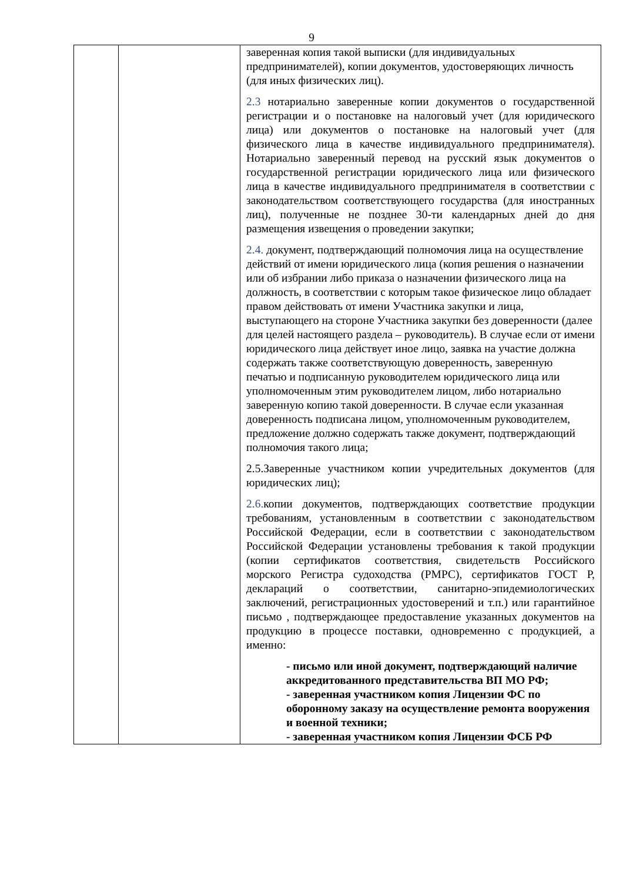9
| | | заверенная копия такой выписки (для индивидуальных предпринимателей), копии документов, удостоверяющих личность (для иных физических лиц). 2.3 нотариально заверенные копии документов о государственной регистрации и о постановке на налоговый учет (для юридического лица) или документов о постановке на налоговый учет (для физического лица в качестве индивидуального предпринимателя). Нотариально заверенный перевод на русский язык документов о государственной регистрации юридического лица или физического лица в качестве индивидуального предпринимателя в соответствии с законодательством соответствующего государства (для иностранных лиц), полученные не позднее 30-ти календарных дней до дня размещения извещения о проведении закупки; 2.4. документ, подтверждающий полномочия лица на осуществление действий от имени юридического лица (копия решения о назначении или об избрании либо приказа о назначении физического лица на должность, в соответствии с которым такое физическое лицо обладает правом действовать от имени Участника закупки и лица, выступающего на стороне Участника закупки без доверенности (далее для целей настоящего раздела – руководитель). В случае если от имени юридического лица действует иное лицо, заявка на участие должна содержать также соответствующую доверенность, заверенную печатью и подписанную руководителем юридического лица или уполномоченным этим руководителем лицом, либо нотариально заверенную копию такой доверенности. В случае если указанная доверенность подписана лицом, уполномоченным руководителем, предложение должно содержать также документ, подтверждающий полномочия такого лица; 2.5.Заверенные участником копии учредительных документов (для юридических лиц); 2.6. копии документов, подтверждающих соответствие продукции требованиям, установленным в соответствии с законодательством Российской Федерации, если в соответствии с законодательством Российской Федерации установлены требования к такой продукции (копии сертификатов соответствия, свидетельств Российского морского Регистра судоходства (РМРС), сертификатов ГОСТ Р, деклараций о соответствии, санитарно-эпидемиологических заключений, регистрационных удостоверений и т.п.) или гарантийное письмо , подтверждающее предоставление указанных документов на продукцию в процессе поставки, одновременно с продукцией, а именно: - письмо или иной документ, подтверждающий наличие аккредитованного представительства ВП МО РФ; - заверенная участником копия Лицензии ФС по оборонному заказу на осуществление ремонта вооружения и военной техники; - заверенная участником копия Лицензии ФСБ РФ |